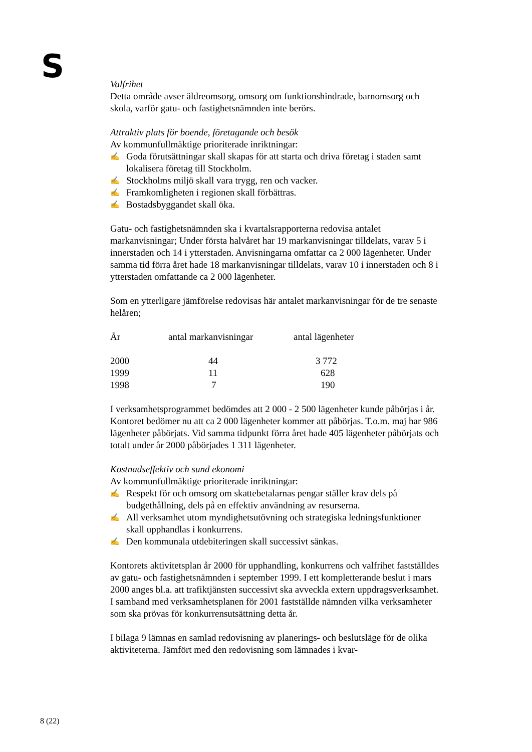S
Valfrihet
Detta område avser äldreomsorg, omsorg om funktionshindrade, barnomsorg och skola, varför gatu- och fastighetsnämnden inte berörs.
Attraktiv plats för boende, företagande och besök
Av kommunfullmäktige prioriterade inriktningar:
✍ Goda förutsättningar skall skapas för att starta och driva företag i staden samt lokalisera företag till Stockholm.
✍ Stockholms miljö skall vara trygg, ren och vacker.
✍ Framkomligheten i regionen skall förbättras.
✍ Bostadsbyggandet skall öka.
Gatu- och fastighetsnämnden ska i kvartalsrapporterna redovisa antalet markanvisningar; Under första halvåret har 19 markanvisningar tilldelats, varav 5 i innerstaden och 14 i ytterstaden. Anvisningarna omfattar ca 2 000 lägenheter. Under samma tid förra året hade 18 markanvisningar tilldelats, varav 10 i innerstaden och 8 i ytterstaden omfattande ca 2 000 lägenheter.
Som en ytterligare jämförelse redovisas här antalet markanvisningar för de tre senaste helåren;
| År | antal markanvisningar | antal lägenheter |
| --- | --- | --- |
| 2000 | 44 | 3 772 |
| 1999 | 11 | 628 |
| 1998 | 7 | 190 |
I verksamhetsprogrammet bedömdes att 2 000 - 2 500 lägenheter kunde påbörjas i år. Kontoret bedömer nu att ca 2 000 lägenheter kommer att påbörjas. T.o.m. maj har 986 lägenheter påbörjats. Vid samma tidpunkt förra året hade 405 lägenheter påbörjats och totalt under år 2000 påbörjades 1 311 lägenheter.
Kostnadseffektiv och sund ekonomi
Av kommunfullmäktige prioriterade inriktningar:
✍ Respekt för och omsorg om skattebetalarnas pengar ställer krav dels på budgethållning, dels på en effektiv användning av resurserna.
✍ All verksamhet utom myndighetsutövning och strategiska ledningsfunktioner skall upphandlas i konkurrens.
✍ Den kommunala utdebiteringen skall successivt sänkas.
Kontorets aktivitetsplan år 2000 för upphandling, konkurrens och valfrihet fastställdes av gatu- och fastighetsnämnden i september 1999. I ett kompletterande beslut i mars 2000 anges bl.a. att trafiktjänsten successivt ska avveckla extern uppdragsverksamhet. I samband med verksamhetsplanen för 2001 fastställde nämnden vilka verksamheter som ska prövas för konkurrensutsättning detta år.
I bilaga 9 lämnas en samlad redovisning av planerings- och beslutsläge för de olika aktiviteterna. Jämfört med den redovisning som lämnades i kvar-
8 (22)